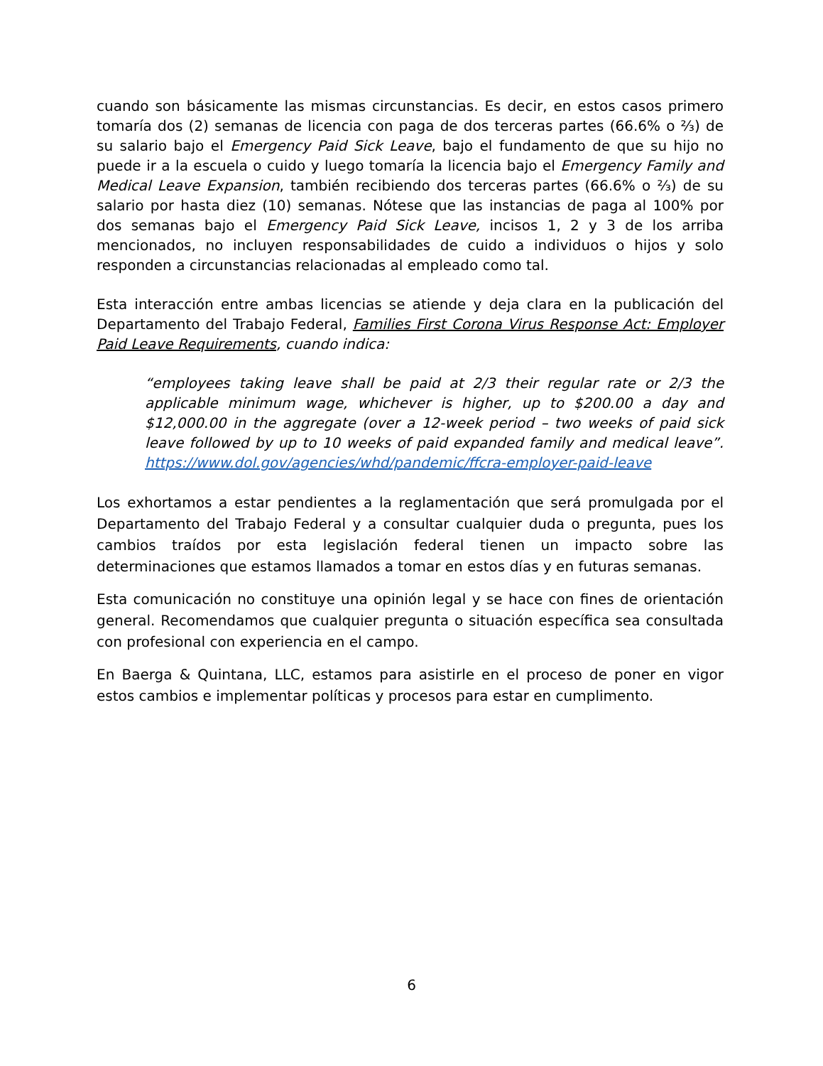cuando son básicamente las mismas circunstancias. Es decir, en estos casos primero tomaría dos (2) semanas de licencia con paga de dos terceras partes (66.6% o ⅔) de su salario bajo el Emergency Paid Sick Leave, bajo el fundamento de que su hijo no puede ir a la escuela o cuido y luego tomaría la licencia bajo el Emergency Family and Medical Leave Expansion, también recibiendo dos terceras partes (66.6% o ⅔) de su salario por hasta diez (10) semanas. Nótese que las instancias de paga al 100% por dos semanas bajo el Emergency Paid Sick Leave, incisos 1, 2 y 3 de los arriba mencionados, no incluyen responsabilidades de cuido a individuos o hijos y solo responden a circunstancias relacionadas al empleado como tal.
Esta interacción entre ambas licencias se atiende y deja clara en la publicación del Departamento del Trabajo Federal, Families First Corona Virus Response Act: Employer Paid Leave Requirements, cuando indica:
“employees taking leave shall be paid at 2/3 their regular rate or 2/3 the applicable minimum wage, whichever is higher, up to $200.00 a day and $12,000.00 in the aggregate (over a 12-week period – two weeks of paid sick leave followed by up to 10 weeks of paid expanded family and medical leave”. https://www.dol.gov/agencies/whd/pandemic/ffcra-employer-paid-leave
Los exhortamos a estar pendientes a la reglamentación que será promulgada por el Departamento del Trabajo Federal y a consultar cualquier duda o pregunta, pues los cambios traídos por esta legislación federal tienen un impacto sobre las determinaciones que estamos llamados a tomar en estos días y en futuras semanas.
Esta comunicación no constituye una opinión legal y se hace con fines de orientación general. Recomendamos que cualquier pregunta o situación específica sea consultada con profesional con experiencia en el campo.
En Baerga & Quintana, LLC, estamos para asistirle en el proceso de poner en vigor estos cambios e implementar políticas y procesos para estar en cumplimento.
6